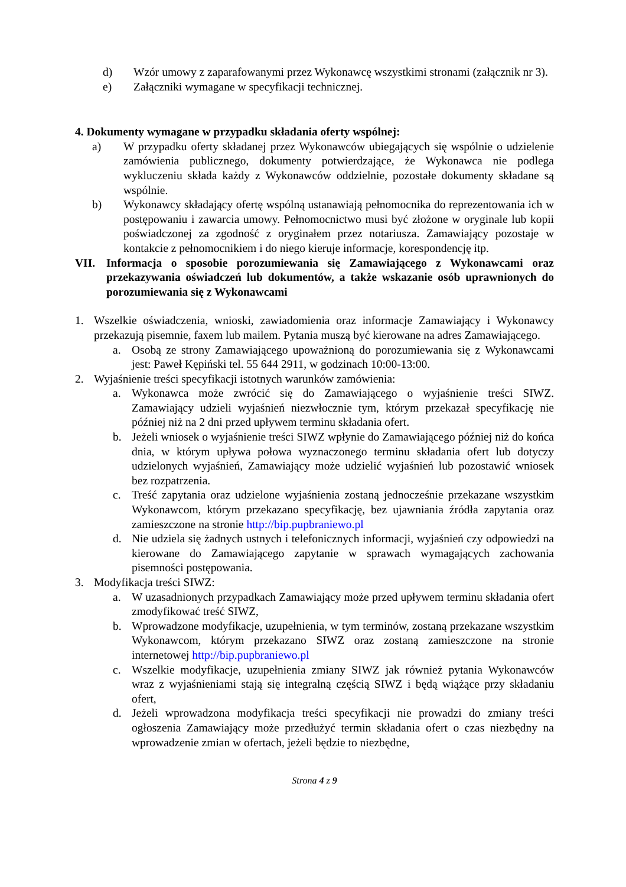d) Wzór umowy z zaparafowanymi przez Wykonawcę wszystkimi stronami (załącznik nr 3).
e) Załączniki wymagane w specyfikacji technicznej.
4. Dokumenty wymagane w przypadku składania oferty wspólnej:
a) W przypadku oferty składanej przez Wykonawców ubiegających się wspólnie o udzielenie zamówienia publicznego, dokumenty potwierdzające, że Wykonawca nie podlega wykluczeniu składa każdy z Wykonawców oddzielnie, pozostałe dokumenty składane są wspólnie.
b) Wykonawcy składający ofertę wspólną ustanawiają pełnomocnika do reprezentowania ich w postępowaniu i zawarcia umowy. Pełnomocnictwo musi być złożone w oryginale lub kopii poświadczonej za zgodność z oryginałem przez notariusza. Zamawiający pozostaje w kontakcie z pełnomocnikiem i do niego kieruje informacje, korespondencję itp.
VII. Informacja o sposobie porozumiewania się Zamawiającego z Wykonawcami oraz przekazywania oświadczeń lub dokumentów, a także wskazanie osób uprawnionych do porozumiewania się z Wykonawcami
1. Wszelkie oświadczenia, wnioski, zawiadomienia oraz informacje Zamawiający i Wykonawcy przekazują pisemnie, faxem lub mailem. Pytania muszą być kierowane na adres Zamawiającego.
a. Osobą ze strony Zamawiającego upoważnioną do porozumiewania się z Wykonawcami jest: Paweł Kępiński tel. 55 644 2911, w godzinach 10:00-13:00.
2. Wyjaśnienie treści specyfikacji istotnych warunków zamówienia:
a. Wykonawca może zwrócić się do Zamawiającego o wyjaśnienie treści SIWZ. Zamawiający udzieli wyjaśnień niezwłocznie tym, którym przekazał specyfikację nie później niż na 2 dni przed upływem terminu składania ofert.
b. Jeżeli wniosek o wyjaśnienie treści SIWZ wpłynie do Zamawiającego później niż do końca dnia, w którym upływa połowa wyznaczonego terminu składania ofert lub dotyczy udzielonych wyjaśnień, Zamawiający może udzielić wyjaśnień lub pozostawić wniosek bez rozpatrzenia.
c. Treść zapytania oraz udzielone wyjaśnienia zostaną jednocześnie przekazane wszystkim Wykonawcom, którym przekazano specyfikację, bez ujawniania źródła zapytania oraz zamieszczone na stronie http://bip.pupbraniewo.pl
d. Nie udziela się żadnych ustnych i telefonicznych informacji, wyjaśnień czy odpowiedzi na kierowane do Zamawiającego zapytanie w sprawach wymagających zachowania pisemności postępowania.
3. Modyfikacja treści SIWZ:
a. W uzasadnionych przypadkach Zamawiający może przed upływem terminu składania ofert zmodyfikować treść SIWZ,
b. Wprowadzone modyfikacje, uzupełnienia, w tym terminów, zostaną przekazane wszystkim Wykonawcom, którym przekazano SIWZ oraz zostaną zamieszczone na stronie internetowej http://bip.pupbraniewo.pl
c. Wszelkie modyfikacje, uzupełnienia zmiany SIWZ jak również pytania Wykonawców wraz z wyjaśnieniami stają się integralną częścią SIWZ i będą wiążące przy składaniu ofert,
d. Jeżeli wprowadzona modyfikacja treści specyfikacji nie prowadzi do zmiany treści ogłoszenia Zamawiający może przedłużyć termin składania ofert o czas niezbędny na wprowadzenie zmian w ofertach, jeżeli będzie to niezbędne,
Strona 4 z 9